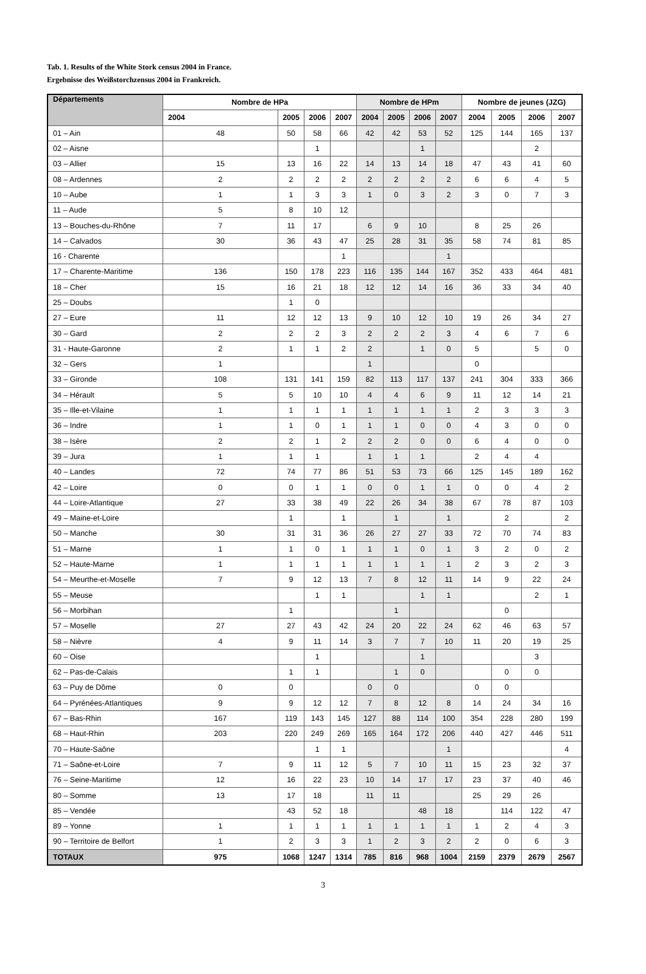Tab. 1. Results of the White Stork census 2004 in France.
Ergebnisse des Weißstorchzensus 2004 in Frankreich.
| Départements | Nombre de HPa | | | | Nombre de HPm | | | | Nombre de jeunes (JZG) | | | |
| --- | --- | --- | --- | --- | --- | --- | --- | --- | --- | --- | --- | --- |
| | 2004 | 2005 | 2006 | 2007 | 2004 | 2005 | 2006 | 2007 | 2004 | 2005 | 2006 | 2007 |
| 01 – Ain | 48 | 50 | 58 | 66 | 42 | 42 | 53 | 52 | 125 | 144 | 165 | 137 |
| 02 – Aisne | | | 1 | | | | 1 | | | | 2 | |
| 03 – Allier | 15 | 13 | 16 | 22 | 14 | 13 | 14 | 18 | 47 | 43 | 41 | 60 |
| 08 – Ardennes | 2 | 2 | 2 | 2 | 2 | 2 | 2 | 2 | 6 | 6 | 4 | 5 |
| 10 – Aube | 1 | 1 | 3 | 3 | 1 | 0 | 3 | 2 | 3 | 0 | 7 | 3 |
| 11 – Aude | 5 | 8 | 10 | 12 | | | | | | | | |
| 13 – Bouches-du-Rhône | 7 | 11 | 17 | | 6 | 9 | 10 | | 8 | 25 | 26 | |
| 14 – Calvados | 30 | 36 | 43 | 47 | 25 | 28 | 31 | 35 | 58 | 74 | 81 | 85 |
| 16 - Charente | | | | 1 | | | | 1 | | | | |
| 17 – Charente-Maritime | 136 | 150 | 178 | 223 | 116 | 135 | 144 | 167 | 352 | 433 | 464 | 481 |
| 18 – Cher | 15 | 16 | 21 | 18 | 12 | 12 | 14 | 16 | 36 | 33 | 34 | 40 |
| 25 – Doubs | | 1 | 0 | | | | | | | | | |
| 27 – Eure | 11 | 12 | 12 | 13 | 9 | 10 | 12 | 10 | 19 | 26 | 34 | 27 |
| 30 – Gard | 2 | 2 | 2 | 3 | 2 | 2 | 2 | 3 | 4 | 6 | 7 | 6 |
| 31 - Haute-Garonne | 2 | 1 | 1 | 2 | 2 | | 1 | 0 | 5 | | 5 | 0 |
| 32 – Gers | 1 | | | | 1 | | | | 0 | | | |
| 33 – Gironde | 108 | 131 | 141 | 159 | 82 | 113 | 117 | 137 | 241 | 304 | 333 | 366 |
| 34 – Hérault | 5 | 5 | 10 | 10 | 4 | 4 | 6 | 9 | 11 | 12 | 14 | 21 |
| 35 – Ille-et-Vilaine | 1 | 1 | 1 | 1 | 1 | 1 | 1 | 1 | 2 | 3 | 3 | 3 |
| 36 – Indre | 1 | 1 | 0 | 1 | 1 | 1 | 0 | 0 | 4 | 3 | 0 | 0 |
| 38 – Isère | 2 | 2 | 1 | 2 | 2 | 2 | 0 | 0 | 6 | 4 | 0 | 0 |
| 39 – Jura | 1 | 1 | 1 | | 1 | 1 | 1 | | 2 | 4 | 4 | |
| 40 – Landes | 72 | 74 | 77 | 86 | 51 | 53 | 73 | 66 | 125 | 145 | 189 | 162 |
| 42 – Loire | 0 | 0 | 1 | 1 | 0 | 0 | 1 | 1 | 0 | 0 | 4 | 2 |
| 44 – Loire-Atlantique | 27 | 33 | 38 | 49 | 22 | 26 | 34 | 38 | 67 | 78 | 87 | 103 |
| 49 – Maine-et-Loire | | 1 | | 1 | | 1 | | 1 | | 2 | | 2 |
| 50 – Manche | 30 | 31 | 31 | 36 | 26 | 27 | 27 | 33 | 72 | 70 | 74 | 83 |
| 51 – Marne | 1 | 1 | 0 | 1 | 1 | 1 | 0 | 1 | 3 | 2 | 0 | 2 |
| 52 – Haute-Marne | 1 | 1 | 1 | 1 | 1 | 1 | 1 | 1 | 2 | 3 | 2 | 3 |
| 54 – Meurthe-et-Moselle | 7 | 9 | 12 | 13 | 7 | 8 | 12 | 11 | 14 | 9 | 22 | 24 |
| 55 – Meuse | | | 1 | 1 | | | 1 | 1 | | | 2 | 1 |
| 56 – Morbihan | | 1 | | | | 1 | | | | 0 | | |
| 57 – Moselle | 27 | 27 | 43 | 42 | 24 | 20 | 22 | 24 | 62 | 46 | 63 | 57 |
| 58 – Nièvre | 4 | 9 | 11 | 14 | 3 | 7 | 7 | 10 | 11 | 20 | 19 | 25 |
| 60 – Oise | | | 1 | | | | 1 | | | | 3 | |
| 62 – Pas-de-Calais | | 1 | 1 | | | 1 | 0 | | | 0 | 0 | |
| 63 – Puy de Dôme | 0 | 0 | | | 0 | 0 | | | 0 | 0 | | |
| 64 – Pyrénées-Atlantiques | 9 | 9 | 12 | 12 | 7 | 8 | 12 | 8 | 14 | 24 | 34 | 16 |
| 67 – Bas-Rhin | 167 | 119 | 143 | 145 | 127 | 88 | 114 | 100 | 354 | 228 | 280 | 199 |
| 68 – Haut-Rhin | 203 | 220 | 249 | 269 | 165 | 164 | 172 | 206 | 440 | 427 | 446 | 511 |
| 70 – Haute-Saône | | | 1 | 1 | | | | 1 | | | | 4 |
| 71 – Saône-et-Loire | 7 | 9 | 11 | 12 | 5 | 7 | 10 | 11 | 15 | 23 | 32 | 37 |
| 76 – Seine-Maritime | 12 | 16 | 22 | 23 | 10 | 14 | 17 | 17 | 23 | 37 | 40 | 46 |
| 80 – Somme | 13 | 17 | 18 | | 11 | 11 | | | 25 | 29 | 26 | |
| 85 – Vendée | | 43 | 52 | 18 | | | 48 | 18 | | 114 | 122 | 47 |
| 89 – Yonne | 1 | 1 | 1 | 1 | 1 | 1 | 1 | 1 | 1 | 2 | 4 | 3 |
| 90 – Territoire de Belfort | 1 | 2 | 3 | 3 | 1 | 2 | 3 | 2 | 2 | 0 | 6 | 3 |
| TOTAUX | 975 | 1068 | 1247 | 1314 | 785 | 816 | 968 | 1004 | 2159 | 2379 | 2679 | 2567 |
3